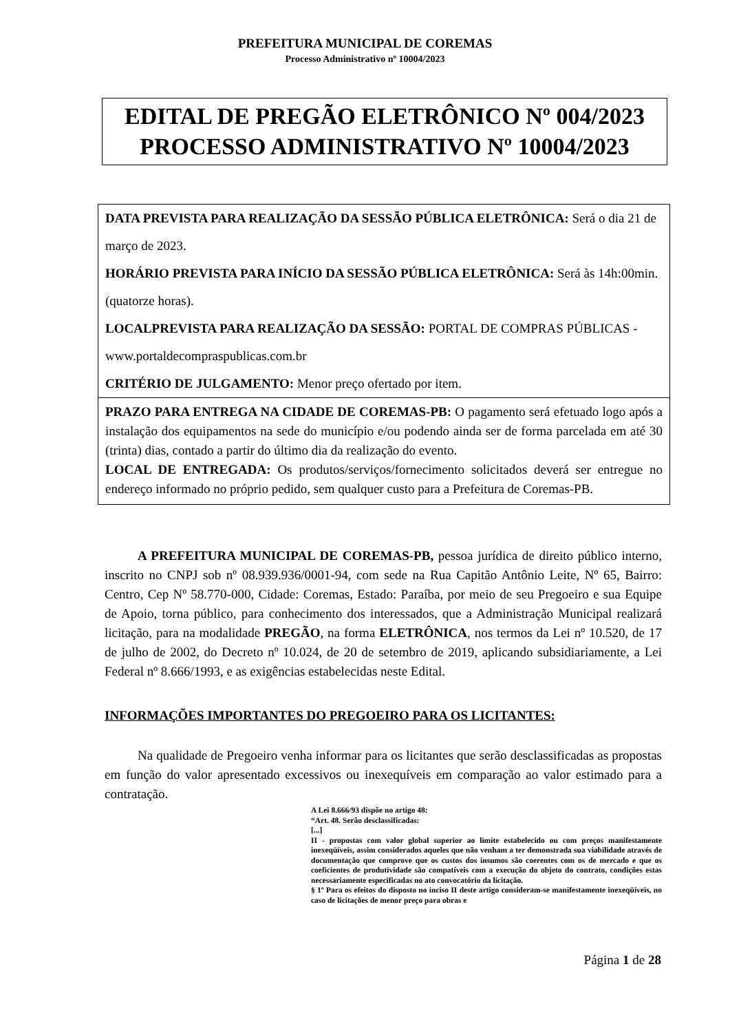PREFEITURA MUNICIPAL DE COREMAS
Processo Administrativo nº 10004/2023
EDITAL DE PREGÃO ELETRÔNICO Nº 004/2023
PROCESSO ADMINISTRATIVO Nº 10004/2023
DATA PREVISTA PARA REALIZAÇÃO DA SESSÃO PÚBLICA ELETRÔNICA: Será o dia 21 de março de 2023.
HORÁRIO PREVISTA PARA INÍCIO DA SESSÃO PÚBLICA ELETRÔNICA: Será às 14h:00min. (quatorze horas).
LOCALPREVISTA PARA REALIZAÇÃO DA SESSÃO: PORTAL DE COMPRAS PÚBLICAS - www.portaldecompraspublicas.com.br
CRITÉRIO DE JULGAMENTO: Menor preço ofertado por item.
PRAZO PARA ENTREGA NA CIDADE DE COREMAS-PB: O pagamento será efetuado logo após a instalação dos equipamentos na sede do município e/ou podendo ainda ser de forma parcelada em até 30 (trinta) dias, contado a partir do último dia da realização do evento.
LOCAL DE ENTREGADA: Os produtos/serviços/fornecimento solicitados deverá ser entregue no endereço informado no próprio pedido, sem qualquer custo para a Prefeitura de Coremas-PB.
A PREFEITURA MUNICIPAL DE COREMAS-PB, pessoa jurídica de direito público interno, inscrito no CNPJ sob nº 08.939.936/0001-94, com sede na Rua Capitão Antônio Leite, Nº 65, Bairro: Centro, Cep Nº 58.770-000, Cidade: Coremas, Estado: Paraíba, por meio de seu Pregoeiro e sua Equipe de Apoio, torna público, para conhecimento dos interessados, que a Administração Municipal realizará licitação, para na modalidade PREGÃO, na forma ELETRÔNICA, nos termos da Lei nº 10.520, de 17 de julho de 2002, do Decreto nº 10.024, de 20 de setembro de 2019, aplicando subsidiariamente, a Lei Federal nº 8.666/1993, e as exigências estabelecidas neste Edital.
INFORMAÇÕES IMPORTANTES DO PREGOEIRO PARA OS LICITANTES:
Na qualidade de Pregoeiro venha informar para os licitantes que serão desclassificadas as propostas em função do valor apresentado excessivos ou inexequíveis em comparação ao valor estimado para a contratação.
A Lei 8.666/93 dispõe no artigo 48:
“Art. 48. Serão desclassificadas:
[...]
II - propostas com valor global superior ao limite estabelecido ou com preços manifestamente inexeqüíveis, assim considerados aqueles que não venham a ter demonstrada sua viabilidade através de documentação que comprove que os custos dos insumos são coerentes com os de mercado e que os coeficientes de produtividade são compatíveis com a execução do objeto do contrato, condições estas necessariamente especificadas no ato convocatório da licitação.
§ 1º Para os efeitos do disposto no inciso II deste artigo consideram-se manifestamente inexeqüíveis, no caso de licitações de menor preço para obras e
Página 1 de 28